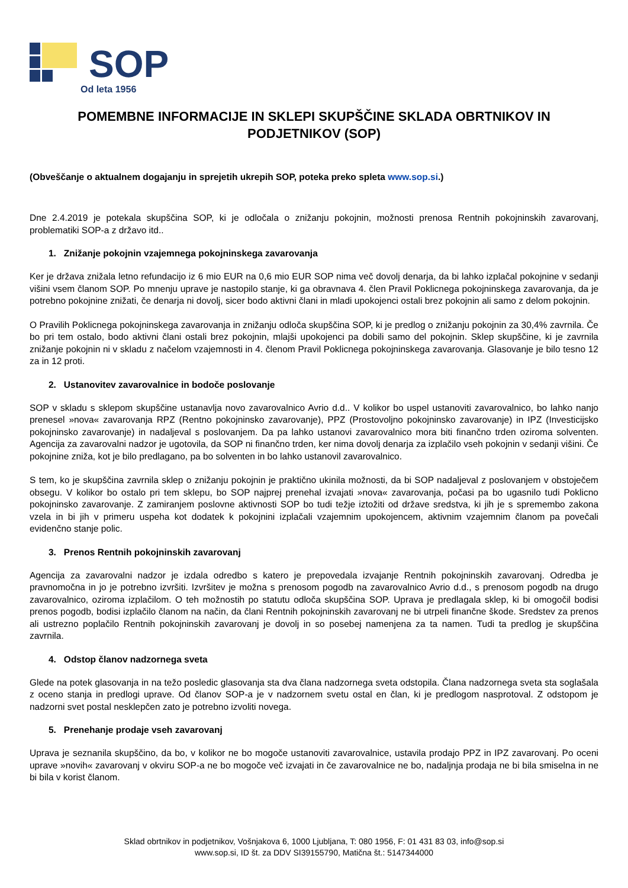SOP
Od leta 1956
POMEMBNE INFORMACIJE IN SKLEPI SKUPŠČINE SKLADA OBRTNIKOV IN PODJETNIKOV (SOP)
(Obveščanje o aktualnem dogajanju in sprejetih ukrepih SOP, poteka preko spleta www.sop.si.)
Dne 2.4.2019 je potekala skupščina SOP, ki je odločala o znižanju pokojnin, možnosti prenosa Rentnih pokojninskih zavarovanj, problematiki SOP-a z državo itd..
1. Znižanje pokojnin vzajemnega pokojninskega zavarovanja
Ker je država znižala letno refundacijo iz 6 mio EUR na 0,6 mio EUR SOP nima več dovolj denarja, da bi lahko izplačal pokojnine v sedanji višini vsem članom SOP. Po mnenju uprave je nastopilo stanje, ki ga obravnava 4. člen Pravil Poklicnega pokojninskega zavarovanja, da je potrebno pokojnine znižati, če denarja ni dovolj, sicer bodo aktivni člani in mladi upokojenci ostali brez pokojnin ali samo z delom pokojnin.
O Pravilih Poklicnega pokojninskega zavarovanja in znižanju odloča skupščina SOP, ki je predlog o znižanju pokojnin za 30,4% zavrnila. Če bo pri tem ostalo, bodo aktivni člani ostali brez pokojnin, mlajši upokojenci pa dobili samo del pokojnin. Sklep skupščine, ki je zavrnila znižanje pokojnin ni v skladu z načelom vzajemnosti in 4. členom Pravil Poklicnega pokojninskega zavarovanja. Glasovanje je bilo tesno 12 za in 12 proti.
2. Ustanovitev zavarovalnice in bodoče poslovanje
SOP v skladu s sklepom skupščine ustanavlja novo zavarovalnico Avrio d.d.. V kolikor bo uspel ustanoviti zavarovalnico, bo lahko nanjo prenesel »nova« zavarovanja RPZ (Rentno pokojninsko zavarovanje), PPZ (Prostovoljno pokojninsko zavarovanje) in IPZ (Investicijsko pokojninsko zavarovanje) in nadaljeval s poslovanjem. Da pa lahko ustanovi zavarovalnico mora biti finančno trden oziroma solventen. Agencija za zavarovalni nadzor je ugotovila, da SOP ni finančno trden, ker nima dovolj denarja za izplačilo vseh pokojnin v sedanji višini. Če pokojnine zniža, kot je bilo predlagano, pa bo solventen in bo lahko ustanovil zavarovalnico.
S tem, ko je skupščina zavrnila sklep o znižanju pokojnin je praktično ukinila možnosti, da bi SOP nadaljeval z poslovanjem v obstoječem obsegu. V kolikor bo ostalo pri tem sklepu, bo SOP najprej prenehal izvajati »nova« zavarovanja, počasi pa bo ugasnilo tudi Poklicno pokojninsko zavarovanje. Z zamiranjem poslovne aktivnosti SOP bo tudi težje iztožiti od države sredstva, ki jih je s spremembo zakona vzela in bi jih v primeru uspeha kot dodatek k pokojnini izplačali vzajemnim upokojencem, aktivnim vzajemnim članom pa povečali evidenčno stanje polic.
3. Prenos Rentnih pokojninskih zavarovanj
Agencija za zavarovalni nadzor je izdala odredbo s katero je prepovedala izvajanje Rentnih pokojninskih zavarovanj. Odredba je pravnomočna in jo je potrebno izvršiti. Izvršitev je možna s prenosom pogodb na zavarovalnico Avrio d.d., s prenosom pogodb na drugo zavarovalnico, oziroma izplačilom. O teh možnostih po statutu odloča skupščina SOP. Uprava je predlagala sklep, ki bi omogočil bodisi prenos pogodb, bodisi izplačilo članom na način, da člani Rentnih pokojninskih zavarovanj ne bi utrpeli finančne škode. Sredstev za prenos ali ustrezno poplačilo Rentnih pokojninskih zavarovanj je dovolj in so posebej namenjena za ta namen. Tudi ta predlog je skupščina zavrnila.
4. Odstop članov nadzornega sveta
Glede na potek glasovanja in na težo posledic glasovanja sta dva člana nadzornega sveta odstopila. Člana nadzornega sveta sta soglašala z oceno stanja in predlogi uprave. Od članov SOP-a je v nadzornem svetu ostal en član, ki je predlogom nasprotoval. Z odstopom je nadzorni svet postal nesklepčen zato je potrebno izvoliti novega.
5. Prenehanje prodaje vseh zavarovanj
Uprava je seznanila skupščino, da bo, v kolikor ne bo mogoče ustanoviti zavarovalnice, ustavila prodajo PPZ in IPZ zavarovanj. Po oceni uprave »novih« zavarovanj v okviru SOP-a ne bo mogoče več izvajati in če zavarovalnice ne bo, nadaljnja prodaja ne bi bila smiselna in ne bi bila v korist članom.
Sklad obrtnikov in podjetnikov, Vošnjakova 6, 1000 Ljubljana, T: 080 1956, F: 01 431 83 03, info@sop.si
www.sop.si, ID št. za DDV SI39155790, Matična št.: 5147344000